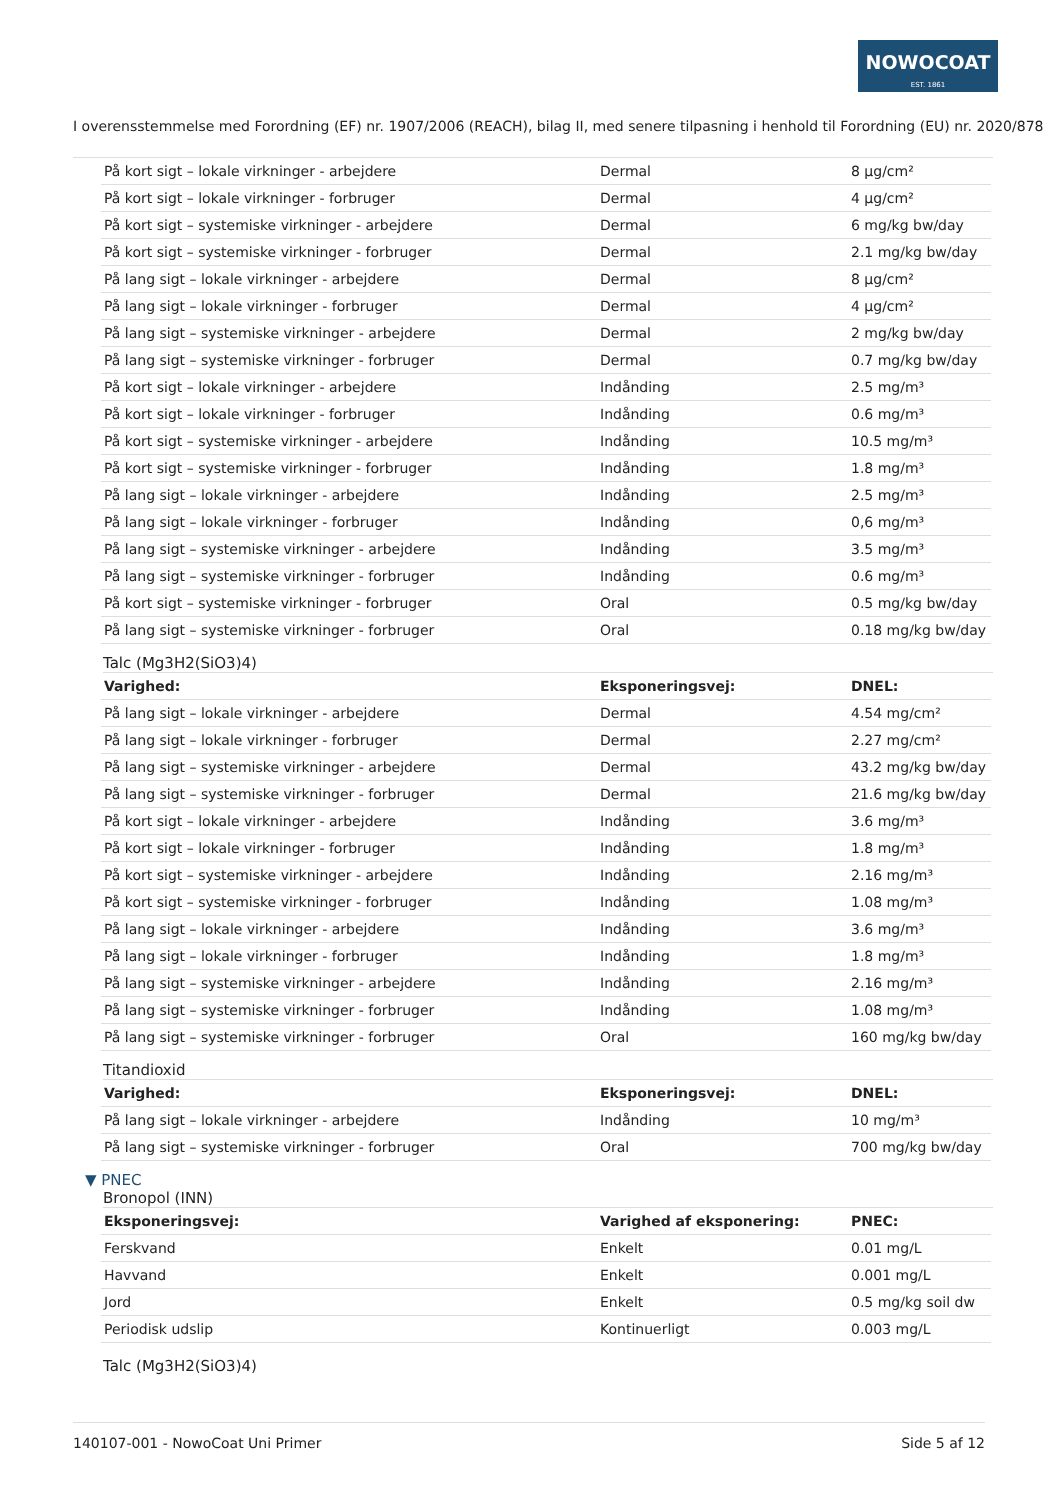NOWOCOAT
EST. 1861
I overensstemmelse med Forordning (EF) nr. 1907/2006 (REACH), bilag II, med senere tilpasning i henhold til Forordning (EU) nr. 2020/878
| På kort sigt – lokale virkninger - arbejdere | Dermal | 8 µg/cm² |
| På kort sigt – lokale virkninger - forbruger | Dermal | 4 µg/cm² |
| På kort sigt – systemiske virkninger - arbejdere | Dermal | 6 mg/kg bw/day |
| På kort sigt – systemiske virkninger - forbruger | Dermal | 2.1 mg/kg bw/day |
| På lang sigt – lokale virkninger - arbejdere | Dermal | 8 µg/cm² |
| På lang sigt – lokale virkninger - forbruger | Dermal | 4 µg/cm² |
| På lang sigt – systemiske virkninger - arbejdere | Dermal | 2 mg/kg bw/day |
| På lang sigt – systemiske virkninger - forbruger | Dermal | 0.7 mg/kg bw/day |
| På kort sigt – lokale virkninger - arbejdere | Indånding | 2.5 mg/m³ |
| På kort sigt – lokale virkninger - forbruger | Indånding | 0.6 mg/m³ |
| På kort sigt – systemiske virkninger - arbejdere | Indånding | 10.5 mg/m³ |
| På kort sigt – systemiske virkninger - forbruger | Indånding | 1.8 mg/m³ |
| På lang sigt – lokale virkninger - arbejdere | Indånding | 2.5 mg/m³ |
| På lang sigt – lokale virkninger - forbruger | Indånding | 0,6 mg/m³ |
| På lang sigt – systemiske virkninger - arbejdere | Indånding | 3.5 mg/m³ |
| På lang sigt – systemiske virkninger - forbruger | Indånding | 0.6 mg/m³ |
| På kort sigt – systemiske virkninger - forbruger | Oral | 0.5 mg/kg bw/day |
| På lang sigt – systemiske virkninger - forbruger | Oral | 0.18 mg/kg bw/day |
Talc (Mg3H2(SiO3)4)
| Varighed: | Eksponeringsvej: | DNEL: |
| --- | --- | --- |
| På lang sigt – lokale virkninger - arbejdere | Dermal | 4.54 mg/cm² |
| På lang sigt – lokale virkninger - forbruger | Dermal | 2.27 mg/cm² |
| På lang sigt – systemiske virkninger - arbejdere | Dermal | 43.2 mg/kg bw/day |
| På lang sigt – systemiske virkninger - forbruger | Dermal | 21.6 mg/kg bw/day |
| På kort sigt – lokale virkninger - arbejdere | Indånding | 3.6 mg/m³ |
| På kort sigt – lokale virkninger - forbruger | Indånding | 1.8 mg/m³ |
| På kort sigt – systemiske virkninger - arbejdere | Indånding | 2.16 mg/m³ |
| På kort sigt – systemiske virkninger - forbruger | Indånding | 1.08 mg/m³ |
| På lang sigt – lokale virkninger - arbejdere | Indånding | 3.6 mg/m³ |
| På lang sigt – lokale virkninger - forbruger | Indånding | 1.8 mg/m³ |
| På lang sigt – systemiske virkninger - arbejdere | Indånding | 2.16 mg/m³ |
| På lang sigt – systemiske virkninger - forbruger | Indånding | 1.08 mg/m³ |
| På lang sigt – systemiske virkninger - forbruger | Oral | 160 mg/kg bw/day |
Titandioxid
| Varighed: | Eksponeringsvej: | DNEL: |
| --- | --- | --- |
| På lang sigt – lokale virkninger - arbejdere | Indånding | 10 mg/m³ |
| På lang sigt – systemiske virkninger - forbruger | Oral | 700 mg/kg bw/day |
▼ PNEC
Bronopol (INN)
| Eksponeringsvej: | Varighed af eksponering: | PNEC: |
| --- | --- | --- |
| Ferskvand | Enkelt | 0.01 mg/L |
| Havvand | Enkelt | 0.001 mg/L |
| Jord | Enkelt | 0.5 mg/kg soil dw |
| Periodisk udslip | Kontinuerligt | 0.003 mg/L |
Talc (Mg3H2(SiO3)4)
140107-001 - NowoCoat Uni Primer Side 5 af 12